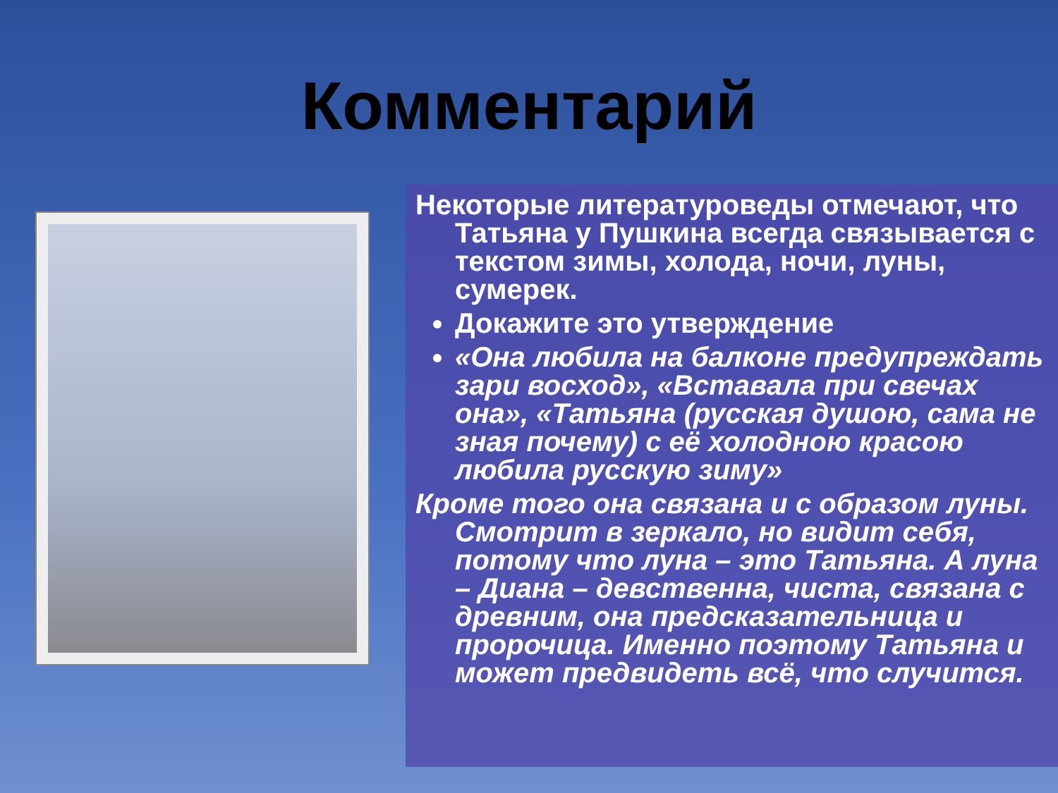Комментарий
Некоторые литературоведы отмечают, что Татьяна у Пушкина всегда связывается с текстом зимы, холода, ночи, луны, сумерек.
Докажите это утверждение
«Она любила на балконе предупреждать зари восход», «Вставала при свечах она», «Татьяна (русская душою, сама не зная почему) с её холодною красою любила русскую зиму»
Кроме того она связана и с образом луны. Смотрит в зеркало, но видит себя, потому что луна – это Татьяна. А луна – Диана – девственна, чиста, связана с древним, она предсказательница и пророчица. Именно поэтому Татьяна и может предвидеть всё, что случится.